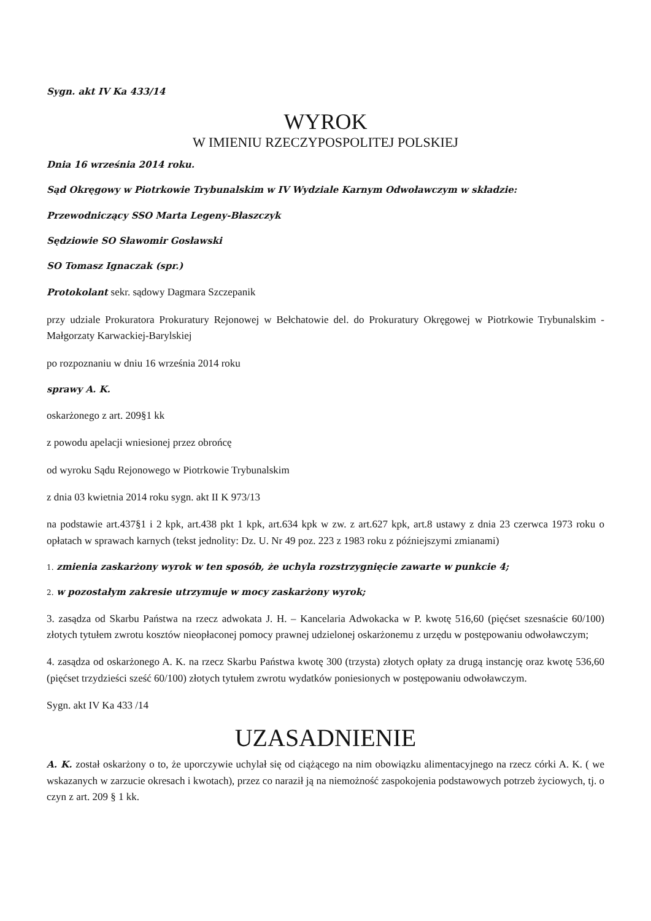Sygn. akt IV Ka 433/14
WYROK
W IMIENIU RZECZYPOSPOLITEJ POLSKIEJ
Dnia 16 września 2014 roku.
Sąd Okręgowy w Piotrkowie Trybunalskim w IV Wydziale Karnym Odwoławczym w składzie:
Przewodniczący SSO Marta Legeny-Błaszczyk
Sędziowie SO Sławomir Gosławski
SO Tomasz Ignaczak (spr.)
Protokolant sekr. sądowy Dagmara Szczepanik
przy udziale Prokuratora Prokuratury Rejonowej w Bełchatowie del. do Prokuratury Okręgowej w Piotrkowie Trybunalskim - Małgorzaty Karwackiej-Barylskiej
po rozpoznaniu w dniu 16 września 2014 roku
sprawy A. K.
oskarżonego z art. 209§1 kk
z powodu apelacji wniesionej przez obrońcę
od wyroku Sądu Rejonowego w Piotrkowie Trybunalskim
z dnia 03 kwietnia 2014 roku sygn. akt II K 973/13
na podstawie art.437§1 i 2 kpk, art.438 pkt 1 kpk, art.634 kpk w zw. z art.627 kpk, art.8 ustawy z dnia 23 czerwca 1973 roku o opłatach w sprawach karnych (tekst jednolity: Dz. U. Nr 49 poz. 223 z 1983 roku z późniejszymi zmianami)
1. zmienia zaskarżony wyrok w ten sposób, że uchyla rozstrzygnięcie zawarte w punkcie 4;
2. w pozostałym zakresie utrzymuje w mocy zaskarżony wyrok;
3. zasądza od Skarbu Państwa na rzecz adwokata J. H. – Kancelaria Adwokacka w P. kwotę 516,60 (pięćset szesnaście 60/100) złotych tytułem zwrotu kosztów nieopłaconej pomocy prawnej udzielonej oskarżonemu z urzędu w postępowaniu odwoławczym;
4. zasądza od oskarżonego A. K. na rzecz Skarbu Państwa kwotę 300 (trzysta) złotych opłaty za drugą instancję oraz kwotę 536,60 (pięćset trzydzieści sześć 60/100) złotych tytułem zwrotu wydatków poniesionych w postępowaniu odwoławczym.
Sygn. akt IV Ka 433 /14
UZASADNIENIE
A. K. został oskarżony o to, że uporczywie uchylał się od ciążącego na nim obowiązku alimentacyjnego na rzecz córki A. K. ( we wskazanych w zarzucie okresach i kwotach), przez co naraził ją na niemożność zaspokojenia podstawowych potrzeb życiowych, tj. o czyn z art. 209 § 1 kk.